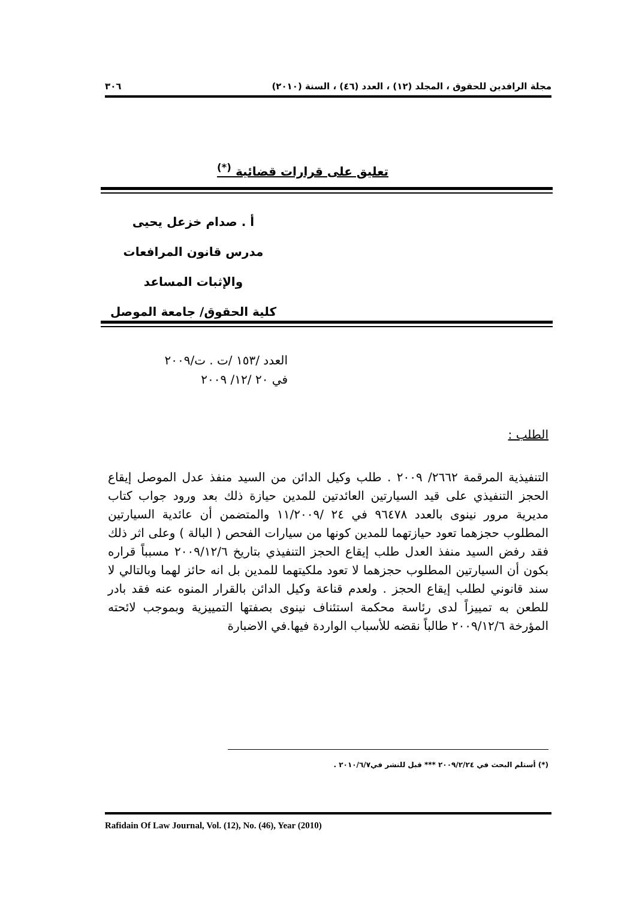مجلة الرافدين للحقوق ، المجلد (١٢) ، العدد (٤٦) ، السنة (٢٠١٠) ٣٠٦
تعليق على قرارات قضائية <sup>(*)</sup>
أ . صدام خزعل يحيى
مدرس قانون المرافعات
والإثبات المساعد
كلية الحقوق/ جامعة الموصل
العدد /١٥٣ /ت . ت/٢٠٠٩
في ٢٠ /١٢/ ٢٠٠٩
الطلب :
التنفيذية المرقمة ٢٦٦٢/ ٢٠٠٩ . طلب وكيل الدائن من السيد منفذ عدل الموصل إيقاع الحجز التنفيذي على قيد السيارتين العائدتين للمدين حيازة ذلك بعد ورود جواب كتاب مديرية مرور نينوى بالعدد ٩٦٤٧٨ في ٢٤ /١١/٢٠٠٩ والمتضمن أن عائدية السيارتين المطلوب حجزهما تعود حيازتهما للمدين كونها من سيارات الفحص ( البالة ) وعلى اثر ذلك فقد رفض السيد منفذ العدل طلب إيقاع الحجز التنفيذي بتاريخ ٢٠٠٩/١٢/٦ مسبباً قراره بكون أن السيارتين المطلوب حجزهما لا تعود ملكيتهما للمدين بل انه حائز لهما وبالتالي لا سند قانوني لطلب إيقاع الحجز . ولعدم قناعة وكيل الدائن بالقرار المنوه عنه فقد بادر للطعن به تمييزاً لدى رئاسة محكمة استئناف نينوى بصفتها التمييزية وبموجب لائحته المؤرخة ٢٠٠٩/١٢/٦ طالباً نقضه للأسباب الواردة فيها.في الاضبارة
(*) أستلم البحث في ٢٠٠٩/٢/٢٤ *** قبل للنشر في٢٠١٠/٦/٧ .
Rafidain Of Law Journal, Vol. (12), No. (46), Year (2010)